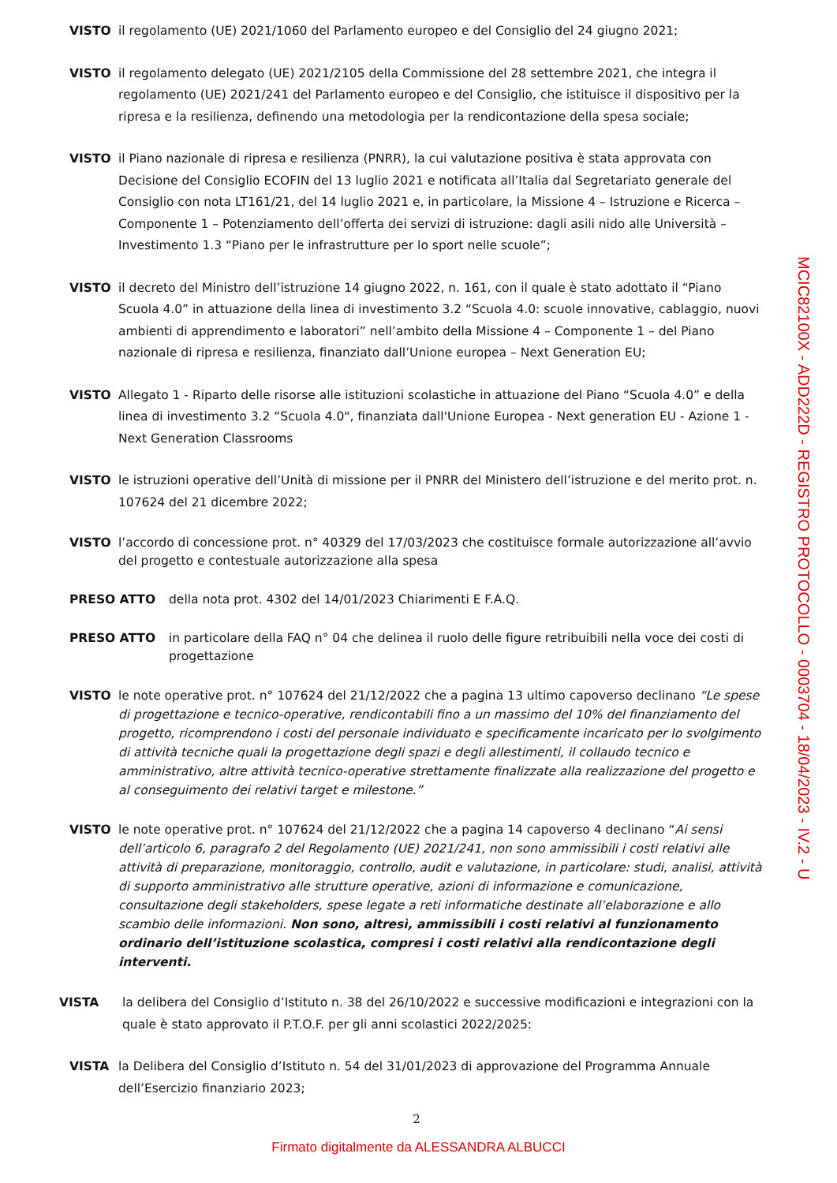VISTO il regolamento (UE) 2021/1060 del Parlamento europeo e del Consiglio del 24 giugno 2021;
VISTO il regolamento delegato (UE) 2021/2105 della Commissione del 28 settembre 2021, che integra il regolamento (UE) 2021/241 del Parlamento europeo e del Consiglio, che istituisce il dispositivo per la ripresa e la resilienza, definendo una metodologia per la rendicontazione della spesa sociale;
VISTO il Piano nazionale di ripresa e resilienza (PNRR), la cui valutazione positiva è stata approvata con Decisione del Consiglio ECOFIN del 13 luglio 2021 e notificata all’Italia dal Segretariato generale del Consiglio con nota LT161/21, del 14 luglio 2021 e, in particolare, la Missione 4 – Istruzione e Ricerca – Componente 1 – Potenziamento dell’offerta dei servizi di istruzione: dagli asili nido alle Università – Investimento 1.3 “Piano per le infrastrutture per lo sport nelle scuole”;
VISTO il decreto del Ministro dell’istruzione 14 giugno 2022, n. 161, con il quale è stato adottato il “Piano Scuola 4.0” in attuazione della linea di investimento 3.2 “Scuola 4.0: scuole innovative, cablaggio, nuovi ambienti di apprendimento e laboratori” nell’ambito della Missione 4 – Componente 1 – del Piano nazionale di ripresa e resilienza, finanziato dall’Unione europea – Next Generation EU;
VISTO Allegato 1 - Riparto delle risorse alle istituzioni scolastiche in attuazione del Piano “Scuola 4.0” e della linea di investimento 3.2 “Scuola 4.0", finanziata dall'Unione Europea - Next generation EU - Azione 1 - Next Generation Classrooms
VISTO le istruzioni operative dell’Unità di missione per il PNRR del Ministero dell’istruzione e del merito prot. n. 107624 del 21 dicembre 2022;
VISTO l’accordo di concessione prot. n° 40329 del 17/03/2023 che costituisce formale autorizzazione all’avvio del progetto e contestuale autorizzazione alla spesa
PRESO ATTO della nota prot. 4302 del 14/01/2023 Chiarimenti E F.A.Q.
PRESO ATTO in particolare della FAQ n° 04 che delinea il ruolo delle figure retribuibili nella voce dei costi di progettazione
VISTO le note operative prot. n° 107624 del 21/12/2022 che a pagina 13 ultimo capoverso declinano “Le spese di progettazione e tecnico-operative, rendicontabili fino a un massimo del 10% del finanziamento del progetto, ricomprendono i costi del personale individuato e specificamente incaricato per lo svolgimento di attività tecniche quali la progettazione degli spazi e degli allestimenti, il collaudo tecnico e amministrativo, altre attività tecnico-operative strettamente finalizzate alla realizzazione del progetto e al conseguimento dei relativi target e milestone.”
VISTO le note operative prot. n° 107624 del 21/12/2022 che a pagina 14 capoverso 4 declinano “Ai sensi dell’articolo 6, paragrafo 2 del Regolamento (UE) 2021/241, non sono ammissibili i costi relativi alle attività di preparazione, monitoraggio, controllo, audit e valutazione, in particolare: studi, analisi, attività di supporto amministrativo alle strutture operative, azioni di informazione e comunicazione, consultazione degli stakeholders, spese legate a reti informatiche destinate all’elaborazione e allo scambio delle informazioni. Non sono, altresì, ammissibili i costi relativi al funzionamento ordinario dell’istituzione scolastica, compresi i costi relativi alla rendicontazione degli interventi.
VISTA la delibera del Consiglio d’Istituto n. 38 del 26/10/2022 e successive modificazioni e integrazioni con la quale è stato approvato il P.T.O.F. per gli anni scolastici 2022/2025:
VISTA la Delibera del Consiglio d’Istituto n. 54 del 31/01/2023 di approvazione del Programma Annuale dell’Esercizio finanziario 2023;
2
MCIC82100X - ADD222D - REGISTRO PROTOCOLLO - 0003704 - 18/04/2023 - IV.2 - U
Firmato digitalmente da ALESSANDRA ALBUCCI